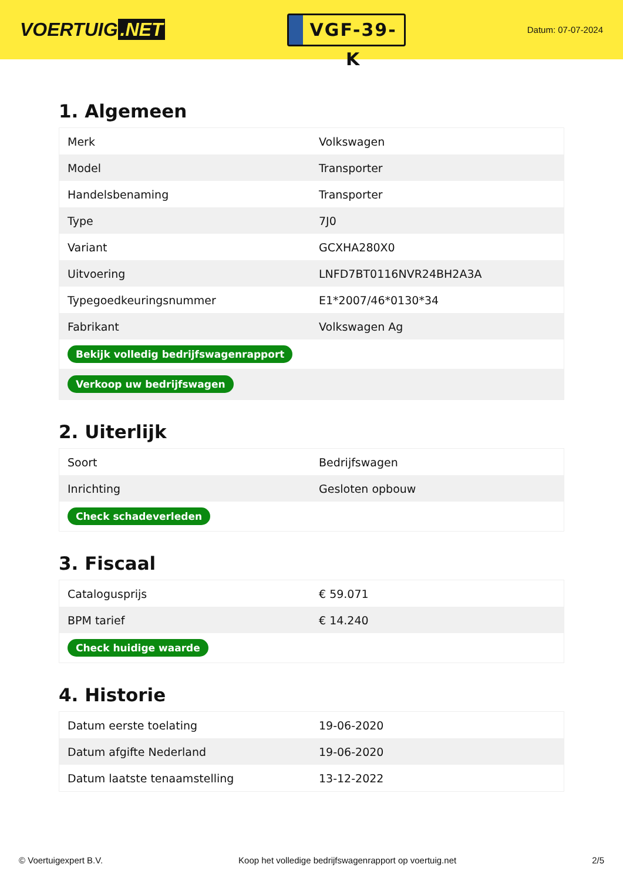VOERTUIG.NET
VGF-39-K
Datum: 07-07-2024
1. Algemeen
| Merk | Volkswagen |
| Model | Transporter |
| Handelsbenaming | Transporter |
| Type | 7J0 |
| Variant | GCXHA280X0 |
| Uitvoering | LNFD7BT0116NVR24BH2A3A |
| Typegoedkeuringsnummer | E1*2007/46*0130*34 |
| Fabrikant | Volkswagen Ag |
| Bekijk volledig bedrijfswagenrapport | |
| Verkoop uw bedrijfswagen | |
2. Uiterlijk
| Soort | Bedrijfswagen |
| Inrichting | Gesloten opbouw |
| Check schadeverleden | |
3. Fiscaal
| Catalogusprijs | € 59.071 |
| BPM tarief | € 14.240 |
| Check huidige waarde | |
4. Historie
| Datum eerste toelating | 19-06-2020 |
| Datum afgifte Nederland | 19-06-2020 |
| Datum laatste tenaamstelling | 13-12-2022 |
© Voertuigexpert B.V. Koop het volledige bedrijfswagenrapport op voertuig.net 2/5